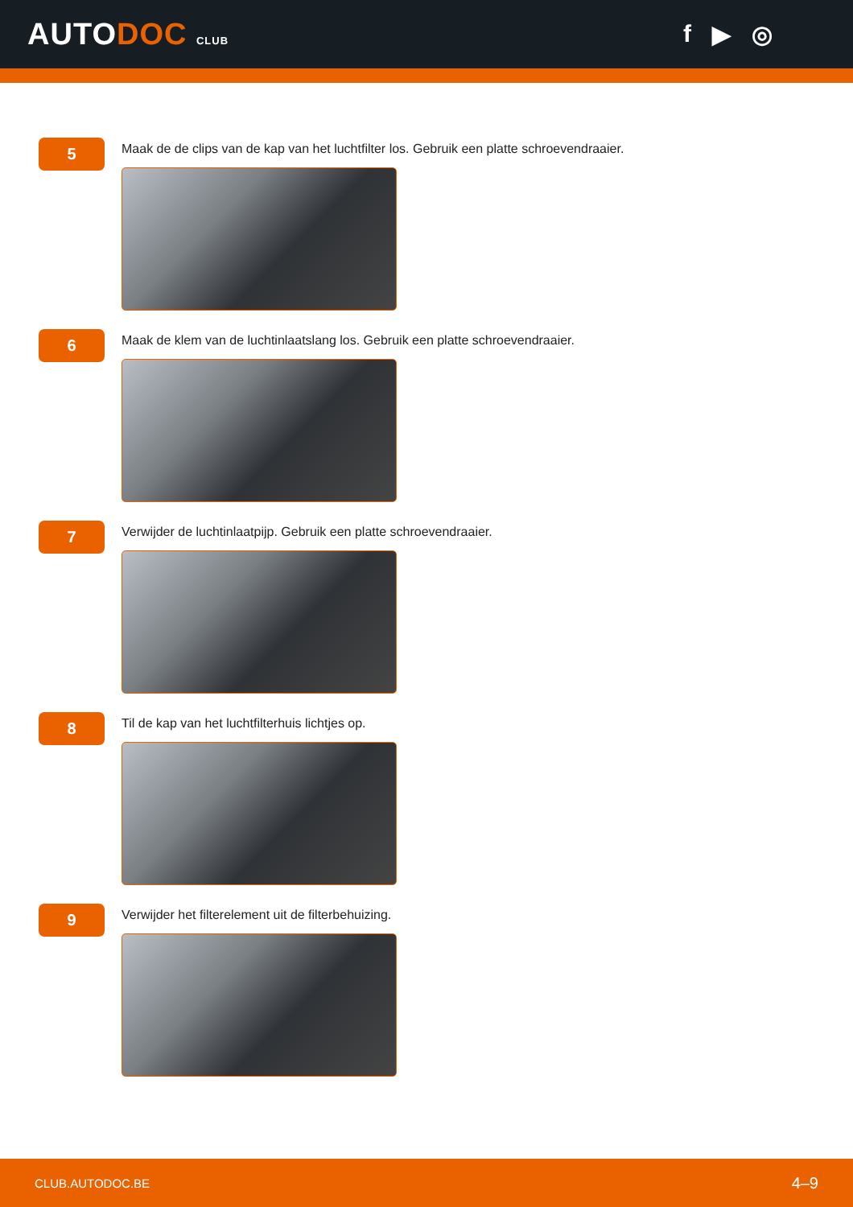AUTODOC CLUB
f ▶ ◎
5
Maak de de clips van de kap van het luchtfilter los. Gebruik een platte schroevendraaier.
6
Maak de klem van de luchtinlaatslang los. Gebruik een platte schroevendraaier.
7
Verwijder de luchtinlaatpijp. Gebruik een platte schroevendraaier.
8
Til de kap van het luchtfilterhuis lichtjes op.
9
Verwijder het filterelement uit de filterbehuizing.
CLUB.AUTODOC.BE 4–9